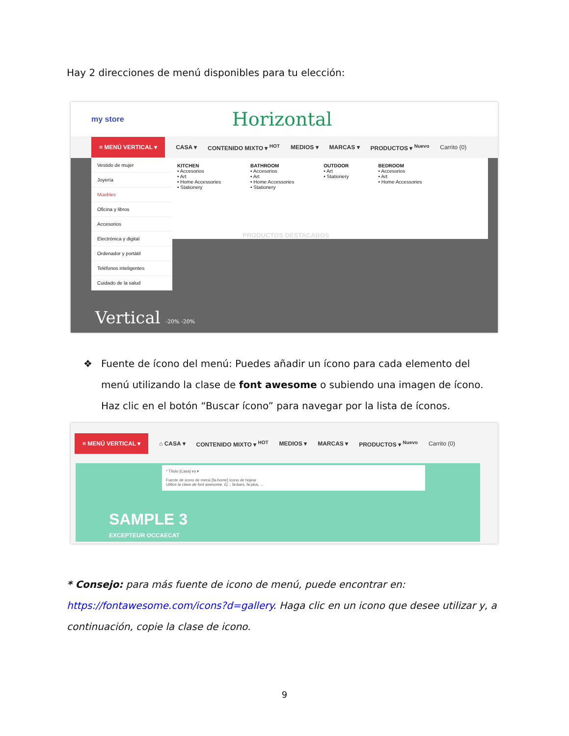Hay 2 direcciones de menú disponibles para tu elección:
my store Horizontal
≡ MENÚ VERTICAL ▾ CASA ▾ CONTENIDO MIXTO ▾ <sup>HOT</sup> MEDIOS ▾ MARCAS ▾ PRODUCTOS ▾ <sup>Nuevo</sup> Carrito (0)
Vestido de mujer
Joyería
Muebles
Oficina y libros
Accesorios
Electrónica y digital
Ordenador y portátil
Teléfonos inteligentes
Cuidado de la salud
KITCHEN
• Accesorios
• Art
• Home Accessories
• Stationery
BATHROOM
• Accesorios
• Art
• Home Accessories
• Stationery
OUTDOOR
• Art
• Stationery
BEDROOM
• Accesorios
• Art
• Home Accessories
PRODUCTOS DESTACADOS
Vertical -20% -20%
❖ Fuente de ícono del menú: Puedes añadir un ícono para cada elemento del menú utilizando la clase de font awesome o subiendo una imagen de ícono. Haz clic en el botón “Buscar ícono” para navegar por la lista de íconos.
≡ MENÚ VERTICAL ▾ ⌂ CASA ▾ CONTENIDO MIXTO ▾ <sup>HOT</sup> MEDIOS ▾ MARCAS ▾ PRODUCTOS ▾ <sup>Nuevo</sup> Carrito (0)
* Título [Casa] es ▾
Fuente de icono de menú [fa-home] Icono de hojear
Utilice la clase de font awesome. Ej .: fa-bars, fa-plus, ...
SAMPLE 3
EXCEPTEUR OCCAECAT
* Consejo: para más fuente de icono de menú, puede encontrar en: https://fontawesome.com/icons?d=gallery. Haga clic en un icono que desee utilizar y, a continuación, copie la clase de icono.
9